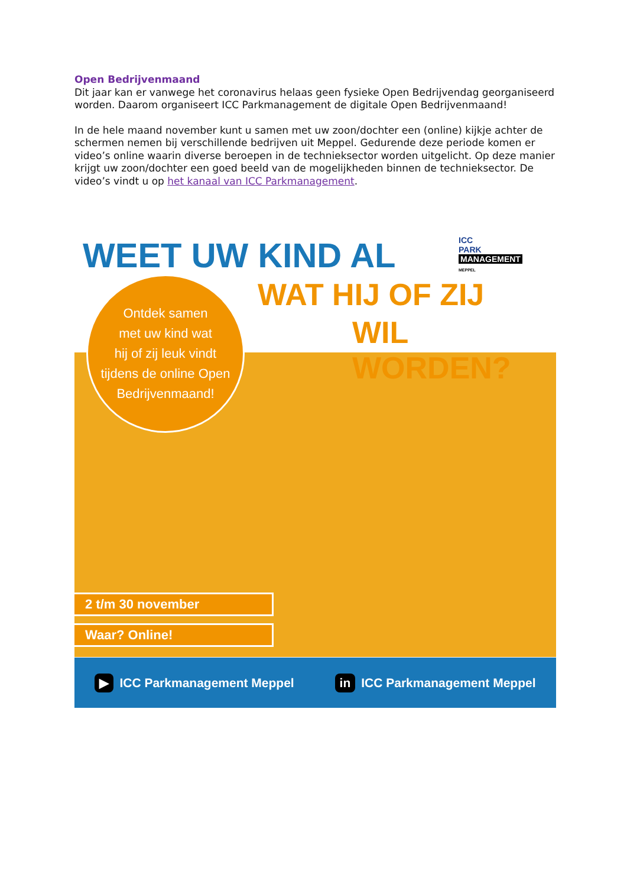Open Bedrijvenmaand
Dit jaar kan er vanwege het coronavirus helaas geen fysieke Open Bedrijvendag georganiseerd worden. Daarom organiseert ICC Parkmanagement de digitale Open Bedrijvenmaand!
In de hele maand november kunt u samen met uw zoon/dochter een (online) kijkje achter de schermen nemen bij verschillende bedrijven uit Meppel. Gedurende deze periode komen er video’s online waarin diverse beroepen in de technieksector worden uitgelicht. Op deze manier krijgt uw zoon/dochter een goed beeld van de mogelijkheden binnen de technieksector. De video’s vindt u op het kanaal van ICC Parkmanagement.
WEET UW KIND AL
ICC
PARK
MANAGEMENT
MEPPEL
WAT HIJ OF ZIJ
WIL WORDEN?
Ontdek samen
met uw kind wat
hij of zij leuk vindt
tijdens de online Open
Bedrijvenmaand!
2 t/m 30 november
Waar? Online!
▶ ICC Parkmanagement Meppel in ICC Parkmanagement Meppel